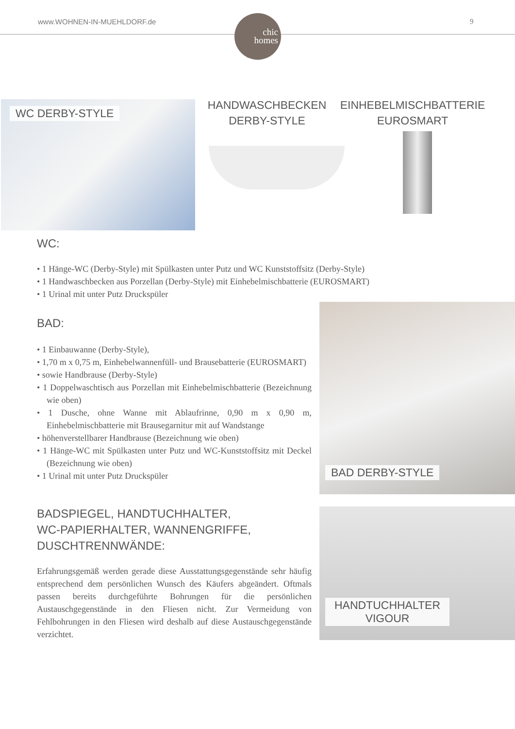www.WOHNEN-IN-MUEHLDORF.de 9
chic
homes
WC DERBY-STYLE
HANDWASCHBECKEN
DERBY-STYLE
EINHEBELMISCHBATTERIE
EUROSMART
WC:
• 1 Hänge-WC (Derby-Style) mit Spülkasten unter Putz und WC Kunststoffsitz (Derby-Style)
• 1 Handwaschbecken aus Porzellan (Derby-Style) mit Einhebelmischbatterie (EUROSMART)
• 1 Urinal mit unter Putz Druckspüler
BAD:
• 1 Einbauwanne (Derby-Style),
• 1,70 m x 0,75 m, Einhebelwannenfüll- und Brausebatterie (EUROSMART)
• sowie Handbrause (Derby-Style)
• 1 Doppelwaschtisch aus Porzellan mit Einhebelmischbatterie (Bezeichnung wie oben)
• 1 Dusche, ohne Wanne mit Ablaufrinne, 0,90 m x 0,90 m, Einhebelmischbatterie mit Brausegarnitur mit auf Wandstange
• höhenverstellbarer Handbrause (Bezeichnung wie oben)
• 1 Hänge-WC mit Spülkasten unter Putz und WC-Kunststoffsitz mit Deckel (Bezeichnung wie oben)
• 1 Urinal mit unter Putz Druckspüler
BAD DERBY-STYLE
BADSPIEGEL, HANDTUCHHALTER,
WC-PAPIERHALTER, WANNENGRIFFE,
DUSCHTRENNWÄNDE:
Erfahrungsgemäß werden gerade diese Ausstattungsgegenstände sehr häufig entsprechend dem persönlichen Wunsch des Käufers abgeändert. Oftmals passen bereits durchgeführte Bohrungen für die persönlichen Austauschgegenstände in den Fliesen nicht. Zur Vermeidung von Fehlbohrungen in den Fliesen wird deshalb auf diese Austauschgegenstände verzichtet.
HANDTUCHHALTER
VIGOUR